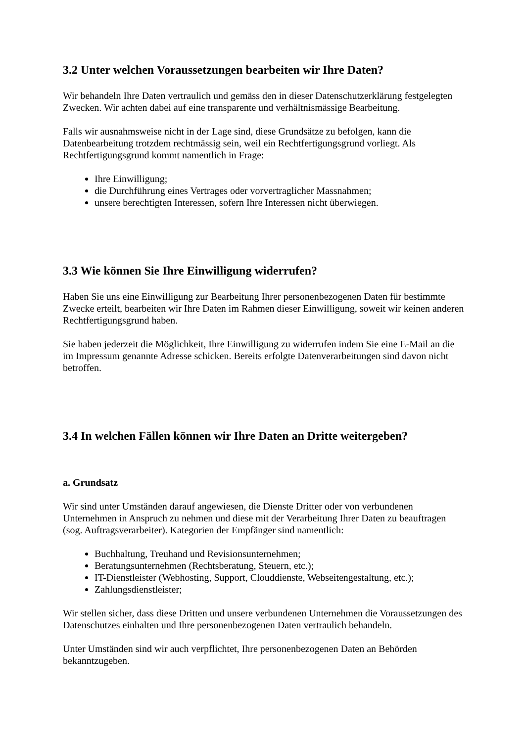3.2 Unter welchen Voraussetzungen bearbeiten wir Ihre Daten?
Wir behandeln Ihre Daten vertraulich und gemäss den in dieser Datenschutzerklärung festgelegten Zwecken. Wir achten dabei auf eine transparente und verhältnismässige Bearbeitung.
Falls wir ausnahmsweise nicht in der Lage sind, diese Grundsätze zu befolgen, kann die Datenbearbeitung trotzdem rechtmässig sein, weil ein Rechtfertigungsgrund vorliegt. Als Rechtfertigungsgrund kommt namentlich in Frage:
Ihre Einwilligung;
die Durchführung eines Vertrages oder vorvertraglicher Massnahmen;
unsere berechtigten Interessen, sofern Ihre Interessen nicht überwiegen.
3.3 Wie können Sie Ihre Einwilligung widerrufen?
Haben Sie uns eine Einwilligung zur Bearbeitung Ihrer personenbezogenen Daten für bestimmte Zwecke erteilt, bearbeiten wir Ihre Daten im Rahmen dieser Einwilligung, soweit wir keinen anderen Rechtfertigungsgrund haben.
Sie haben jederzeit die Möglichkeit, Ihre Einwilligung zu widerrufen indem Sie eine E-Mail an die im Impressum genannte Adresse schicken. Bereits erfolgte Datenverarbeitungen sind davon nicht betroffen.
3.4 In welchen Fällen können wir Ihre Daten an Dritte weitergeben?
a. Grundsatz
Wir sind unter Umständen darauf angewiesen, die Dienste Dritter oder von verbundenen Unternehmen in Anspruch zu nehmen und diese mit der Verarbeitung Ihrer Daten zu beauftragen (sog. Auftragsverarbeiter). Kategorien der Empfänger sind namentlich:
Buchhaltung, Treuhand und Revisionsunternehmen;
Beratungsunternehmen (Rechtsberatung, Steuern, etc.);
IT-Dienstleister (Webhosting, Support, Clouddienste, Webseitengestaltung, etc.);
Zahlungsdienstleister;
Wir stellen sicher, dass diese Dritten und unsere verbundenen Unternehmen die Voraussetzungen des Datenschutzes einhalten und Ihre personenbezogenen Daten vertraulich behandeln.
Unter Umständen sind wir auch verpflichtet, Ihre personenbezogenen Daten an Behörden bekanntzugeben.